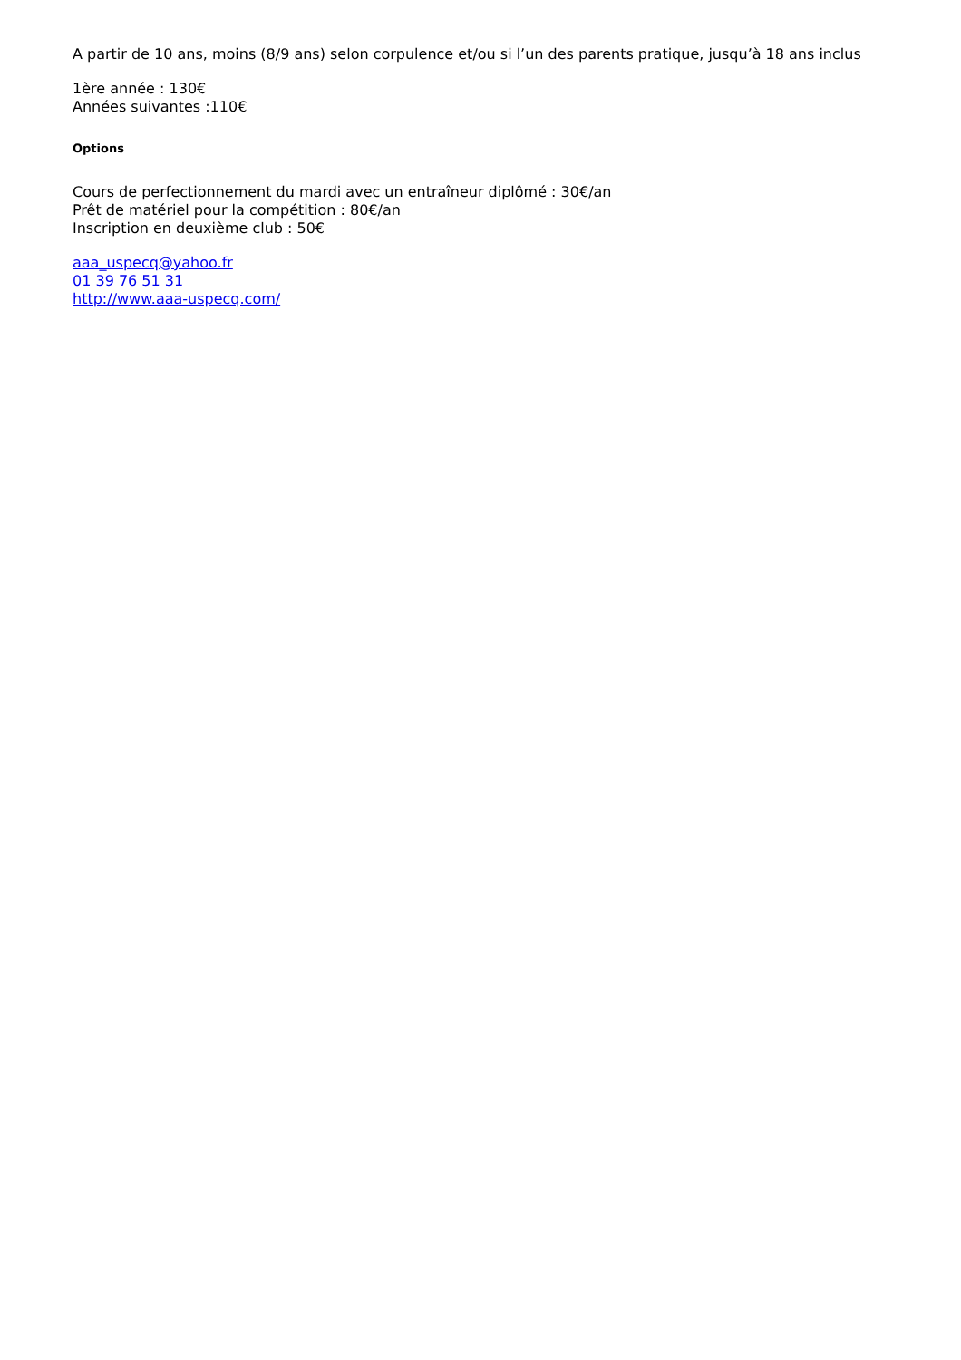A partir de 10 ans, moins (8/9 ans) selon corpulence et/ou si l’un des parents pratique, jusqu’à 18 ans inclus
1ère année : 130€
Années suivantes :110€
Options
Cours de perfectionnement du mardi avec un entraîneur diplômé : 30€/an
Prêt de matériel pour la compétition : 80€/an
Inscription en deuxième club : 50€
aaa_uspecq@yahoo.fr
01 39 76 51 31
http://www.aaa-uspecq.com/